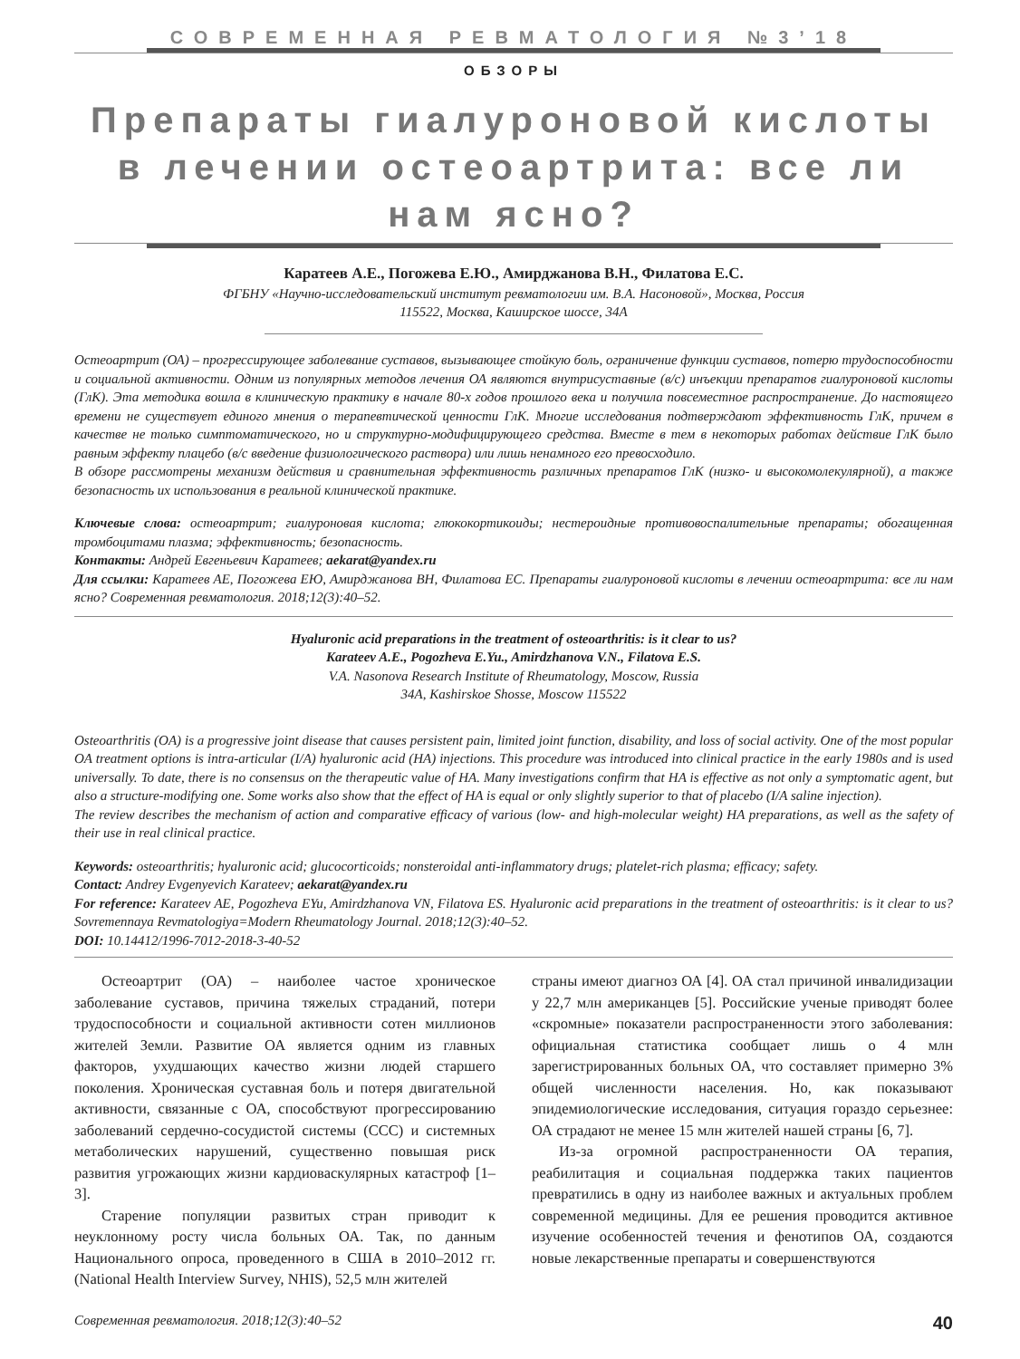СОВРЕМЕННАЯ РЕВМАТОЛОГИЯ №3’18
ОБЗОРЫ
Препараты гиалуроновой кислоты
в лечении остеоартрита: все ли нам ясно?
Каратеев А.Е., Погожева Е.Ю., Амирджанова В.Н., Филатова Е.С.
ФГБНУ «Научно-исследовательский институт ревматологии им. В.А. Насоновой», Москва, Россия
115522, Москва, Каширское шоссе, 34А
Остеоартрит (ОА) – прогрессирующее заболевание суставов, вызывающее стойкую боль, ограничение функции суставов, потерю трудоспособности и социальной активности. Одним из популярных методов лечения ОА являются внутрисуставные (в/с) инъекции препаратов гиалуроновой кислоты (ГлК). Эта методика вошла в клиническую практику в начале 80-х годов прошлого века и получила повсеместное распространение. До настоящего времени не существует единого мнения о терапевтической ценности ГлК. Многие исследования подтверждают эффективность ГлК, причем в качестве не только симптоматического, но и структурно-модифицирующего средства. Вместе в тем в некоторых работах действие ГлК было равным эффекту плацебо (в/с введение физиологического раствора) или лишь ненамного его превосходило.
В обзоре рассмотрены механизм действия и сравнительная эффективность различных препаратов ГлК (низко- и высокомолекулярной), а также безопасность их использования в реальной клинической практике.
Ключевые слова: остеоартрит; гиалуроновая кислота; глюкокортикоиды; нестероидные противовоспалительные препараты; обогащенная тромбоцитами плазма; эффективность; безопасность.
Контакты: Андрей Евгеньевич Каратеев; aekarat@yandex.ru
Для ссылки: Каратеев АЕ, Погожева ЕЮ, Амирджанова ВН, Филатова ЕС. Препараты гиалуроновой кислоты в лечении остеоартрита: все ли нам ясно? Современная ревматология. 2018;12(3):40–52.
Hyaluronic acid preparations in the treatment of osteoarthritis: is it clear to us?
Karateev A.E., Pogozheva E.Yu., Amirdzhanova V.N., Filatova E.S.
V.A. Nasonova Research Institute of Rheumatology, Moscow, Russia
34A, Kashirskoe Shosse, Moscow 115522
Osteoarthritis (OA) is a progressive joint disease that causes persistent pain, limited joint function, disability, and loss of social activity. One of the most popular OA treatment options is intra-articular (I/A) hyaluronic acid (HA) injections. This procedure was introduced into clinical practice in the early 1980s and is used universally. To date, there is no consensus on the therapeutic value of HA. Many investigations confirm that HA is effective as not only a symptomatic agent, but also a structure-modifying one. Some works also show that the effect of HA is equal or only slightly superior to that of placebo (I/A saline injection).
The review describes the mechanism of action and comparative efficacy of various (low- and high-molecular weight) HA preparations, as well as the safety of their use in real clinical practice.
Keywords: osteoarthritis; hyaluronic acid; glucocorticoids; nonsteroidal anti-inflammatory drugs; platelet-rich plasma; efficacy; safety.
Contact: Andrey Evgenyevich Karateev; aekarat@yandex.ru
For reference: Karateev AE, Pogozheva EYu, Amirdzhanova VN, Filatova ES. Hyaluronic acid preparations in the treatment of osteoarthritis: is it clear to us? Sovremennaya Revmatologiya=Modern Rheumatology Journal. 2018;12(3):40–52.
DOI: 10.14412/1996-7012-2018-3-40-52
Остеоартрит (ОА) – наиболее частое хроническое заболевание суставов, причина тяжелых страданий, потери трудоспособности и социальной активности сотен миллионов жителей Земли. Развитие ОА является одним из главных факторов, ухудшающих качество жизни людей старшего поколения. Хроническая суставная боль и потеря двигательной активности, связанные с ОА, способствуют прогрессированию заболеваний сердечно-сосудистой системы (ССС) и системных метаболических нарушений, существенно повышая риск развития угрожающих жизни кардиоваскулярных катастроф [1–3].
Старение популяции развитых стран приводит к неуклонному росту числа больных ОА. Так, по данным Национального опроса, проведенного в США в 2010–2012 гг. (National Health Interview Survey, NHIS), 52,5 млн жителей
страны имеют диагноз ОА [4]. ОА стал причиной инвалидизации у 22,7 млн американцев [5]. Российские ученые приводят более «скромные» показатели распространенности этого заболевания: официальная статистика сообщает лишь о 4 млн зарегистрированных больных ОА, что составляет примерно 3% общей численности населения. Но, как показывают эпидемиологические исследования, ситуация гораздо серьезнее: ОА страдают не менее 15 млн жителей нашей страны [6, 7].
Из-за огромной распространенности ОА терапия, реабилитация и социальная поддержка таких пациентов превратились в одну из наиболее важных и актуальных проблем современной медицины. Для ее решения проводится активное изучение особенностей течения и фенотипов ОА, создаются новые лекарственные препараты и совершенствуются
Современная ревматология. 2018;12(3):40–52 40